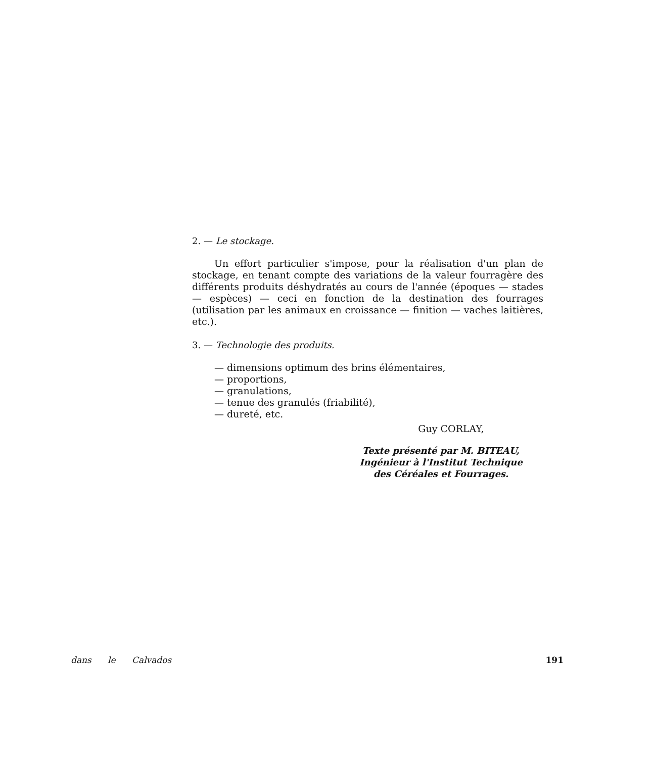2. — Le stockage.
Un effort particulier s'impose, pour la réalisation d'un plan de stockage, en tenant compte des variations de la valeur fourragère des différents produits déshydratés au cours de l'année (époques — stades — espèces) — ceci en fonction de la destination des fourrages (utilisation par les animaux en croissance — finition — vaches laitières, etc.).
3. — Technologie des produits.
— dimensions optimum des brins élémentaires,
— proportions,
— granulations,
— tenue des granulés (friabilité),
— dureté, etc.
Guy CORLAY,
Texte présenté par M. BITEAU,
Ingénieur à l'Institut Technique
des Céréales et Fourrages.
dans le Calvados 191